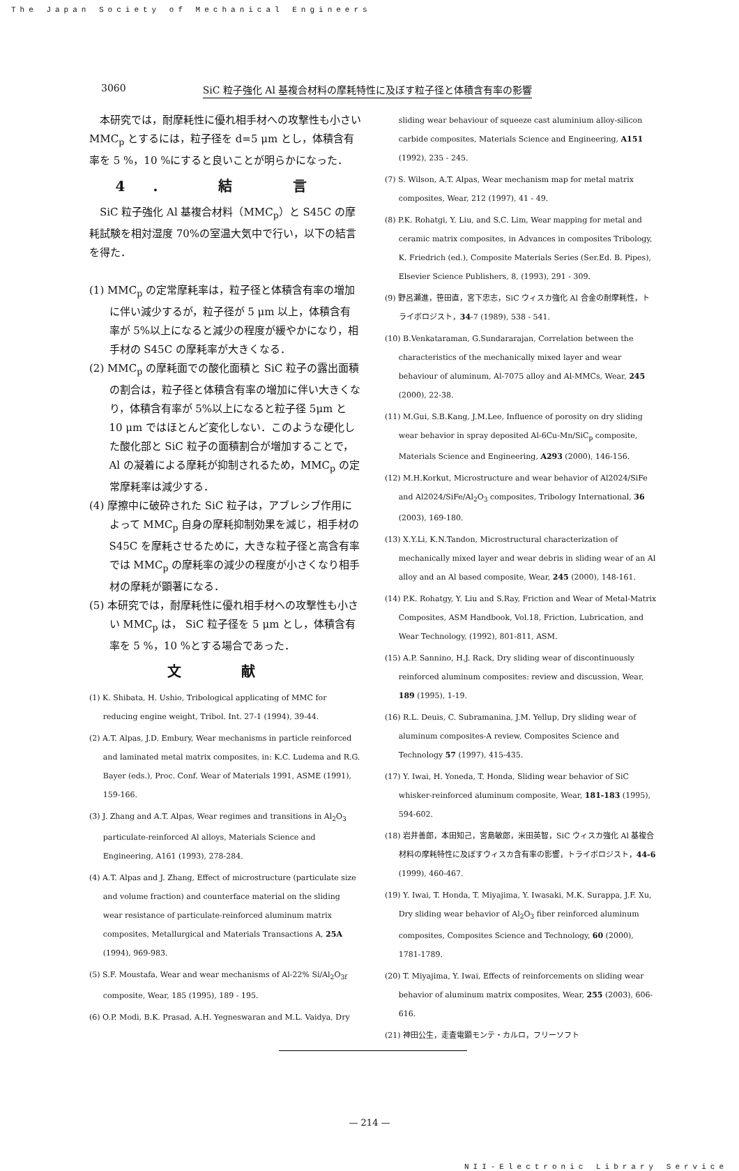The Japan Society of Mechanical Engineers
3060 SiC 粒子強化 Al 基複合材料の摩耗特性に及ぼす粒子径と体積含有率の影響
本研究では，耐摩耗性に優れ相手材への攻撃性も小さい MMC<sub>p</sub> とするには，粒子径を d=5 μm とし，体積含有率を 5 %，10 %にすると良いことが明らかになった．
4. 結 言
SiC 粒子強化 Al 基複合材料（MMC<sub>p</sub>）と S45C の摩耗試験を相対湿度 70%の室温大気中で行い，以下の結言を得た．
(1) MMC<sub>p</sub> の定常摩耗率は，粒子径と体積含有率の増加に伴い減少するが，粒子径が 5 μm 以上，体積含有率が 5%以上になると減少の程度が緩やかになり，相手材の S45C の摩耗率が大きくなる．
(2) MMC<sub>p</sub> の摩耗面での酸化面積と SiC 粒子の露出面積の割合は，粒子径と体積含有率の増加に伴い大きくなり，体積含有率が 5%以上になると粒子径 5μm と 10 μm ではほとんど変化しない．このような硬化した酸化部と SiC 粒子の面積割合が増加することで，Al の凝着による摩耗が抑制されるため，MMC<sub>p</sub> の定常摩耗率は減少する．
(4) 摩擦中に破砕された SiC 粒子は，アブレシブ作用によって MMC<sub>p</sub> 自身の摩耗抑制効果を減じ，相手材の S45C を摩耗させるために，大きな粒子径と高含有率では MMC<sub>p</sub> の摩耗率の減少の程度が小さくなり相手材の摩耗が顕著になる．
(5) 本研究では，耐摩耗性に優れ相手材への攻撃性も小さい MMC<sub>p</sub> は， SiC 粒子径を 5 μm とし，体積含有率を 5 %，10 %とする場合であった．
文 献
(1) K. Shibata, H. Ushio, Tribological applicating of MMC for reducing engine weight, Tribol. Int. 27-1 (1994), 39-44.
(2) A.T. Alpas, J.D. Embury, Wear mechanisms in particle reinforced and laminated metal matrix composites, in: K.C. Ludema and R.G. Bayer (eds.), Proc. Conf. Wear of Materials 1991, ASME (1991), 159-166.
(3) J. Zhang and A.T. Alpas, Wear regimes and transitions in Al<sub>2</sub>O<sub>3</sub> particulate-reinforced Al alloys, Materials Science and Engineering, A161 (1993), 278-284.
(4) A.T. Alpas and J. Zhang, Effect of microstructure (particulate size and volume fraction) and counterface material on the sliding wear resistance of particulate-reinforced aluminum matrix composites, Metallurgical and Materials Transactions A, 25A (1994), 969-983.
(5) S.F. Moustafa, Wear and wear mechanisms of Al-22% Si/Al<sub>2</sub>O<sub>3f</sub> composite, Wear, 185 (1995), 189 - 195.
(6) O.P. Modi, B.K. Prasad, A.H. Yegneswaran and M.L. Vaidya, Dry
sliding wear behaviour of squeeze cast aluminium alloy-silicon carbide composites, Materials Science and Engineering, A151 (1992), 235 - 245.
(7) S. Wilson, A.T. Alpas, Wear mechanism map for metal matrix composites, Wear, 212 (1997), 41 - 49.
(8) P.K. Rohatgi, Y. Liu, and S.C. Lim, Wear mapping for metal and ceramic matrix composites, in Advances in composites Tribology, K. Friedrich (ed.), Composite Materials Series (Ser.Ed. B. Pipes), Elsevier Science Publishers, 8, (1993), 291 - 309.
(9) 野呂瀬進，笹田直，宮下忠志，SiC ウィスカ強化 Al 合金の耐摩耗性，トライボロジスト，34-7 (1989), 538 - 541.
(10) B.Venkataraman, G.Sundararajan, Correlation between the characteristics of the mechanically mixed layer and wear behaviour of aluminum, Al-7075 alloy and Al-MMCs, Wear, 245 (2000), 22-38.
(11) M.Gui, S.B.Kang, J.M.Lee, Influence of porosity on dry sliding wear behavior in spray deposited Al-6Cu-Mn/SiC<sub>p</sub> composite, Materials Science and Engineering, A293 (2000), 146-156.
(12) M.H.Korkut, Microstructure and wear behavior of Al2024/SiFe and Al2024/SiFe/Al<sub>2</sub>O<sub>3</sub> composites, Tribology International, 36 (2003), 169-180.
(13) X.Y.Li, K.N.Tandon, Microstructural characterization of mechanically mixed layer and wear debris in sliding wear of an Al alloy and an Al based composite, Wear, 245 (2000), 148-161.
(14) P.K. Rohatgy, Y. Liu and S.Ray, Friction and Wear of Metal-Matrix Composites, ASM Handbook, Vol.18, Friction, Lubrication, and Wear Technology, (1992), 801-811, ASM.
(15) A.P. Sannino, H.J. Rack, Dry sliding wear of discontinuously reinforced aluminum composites: review and discussion, Wear, 189 (1995), 1-19.
(16) R.L. Deuis, C. Subramanina, J.M. Yellup, Dry sliding wear of aluminum composites-A review, Composites Science and Technology 57 (1997), 415-435.
(17) Y. Iwai, H. Yoneda, T. Honda, Sliding wear behavior of SiC whisker-reinforced aluminum composite, Wear, 181-183 (1995), 594-602.
(18) 岩井善郎，本田知己，宮島敏郎，米田英智，SiC ウィスカ強化 Al 基複合材料の摩耗特性に及ぼすウィスカ含有率の影響，トライボロジスト，44-6 (1999), 460-467.
(19) Y. Iwai, T. Honda, T. Miyajima, Y. Iwasaki, M.K. Surappa, J.F. Xu, Dry sliding wear behavior of Al<sub>2</sub>O<sub>3</sub> fiber reinforced aluminum composites, Composites Science and Technology, 60 (2000), 1781-1789.
(20) T. Miyajima, Y. Iwai, Effects of reinforcements on sliding wear behavior of aluminum matrix composites, Wear, 255 (2003), 606-616.
(21) 神田公生，走査電顕モンテ・カルロ，フリーソフト
— 214 —
NII-Electronic Library Service